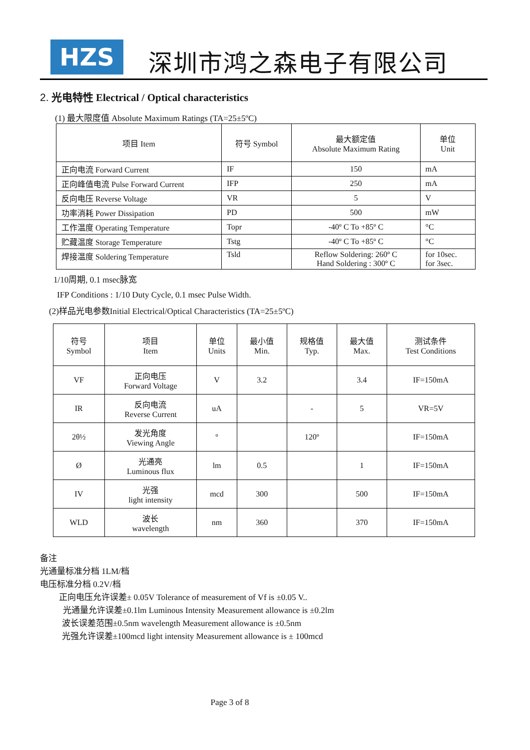HZS
深圳市鸿之森电子有限公司
2. 光电特性 Electrical / Optical characteristics
(1) 最大限度值 Absolute Maximum Ratings (TA=25±5ºC)
| 项目 Item | 符号 Symbol | 最大额定值 Absolute Maximum Rating | 单位 Unit |
| 正向电流 Forward Current | IF | 150 | mA |
| 正向峰值电流 Pulse Forward Current | IFP | 250 | mA |
| 反向电压 Reverse Voltage | VR | 5 | V |
| 功率消耗 Power Dissipation | PD | 500 | mW |
| 工作温度 Operating Temperature | Topr | -40º C To +85º C | °C |
| 贮藏温度 Storage Temperature | Tstg | -40º C To +85º C | °C |
| 焊接温度 Soldering Temperature | Tsld | Reflow Soldering: 260º C Hand Soldering : 300º C | for 10sec. for 3sec. |
1/10周期, 0.1 msec脉宽
IFP Conditions : 1/10 Duty Cycle, 0.1 msec Pulse Width.
(2)样品光电参数Initial Electrical/Optical Characteristics (TA=25±5ºC)
| 符号 Symbol | 项目 Item | 单位 Units | 最小值 Min. | 规格值 Typ. | 最大值 Max. | 测试条件 Test Conditions |
| VF | 正向电压 Forward Voltage | V | 3.2 | | 3.4 | IF=150mA |
| IR | 反向电流 Reverse Current | uA | | - | 5 | VR=5V |
| 2θ½ | 发光角度 Viewing Angle | º | | 120º | | IF=150mA |
| Ø | 光通亮 Luminous flux | lm | 0.5 | | 1 | IF=150mA |
| IV | 光强 light intensity | mcd | 300 | | 500 | IF=150mA |
| WLD | 波长 wavelength | nm | 360 | | 370 | IF=150mA |
备注
光通量标准分档 1LM/档
电压标准分档 0.2V/档
正向电压允许误差± 0.05V Tolerance of measurement of Vf is ±0.05 V..
光通量允许误差±0.1lm Luminous Intensity Measurement allowance is ±0.2lm
波长误差范围±0.5nm wavelength Measurement allowance is ±0.5nm
光强允许误差±100mcd light intensity Measurement allowance is ± 100mcd
Page 3 of 8